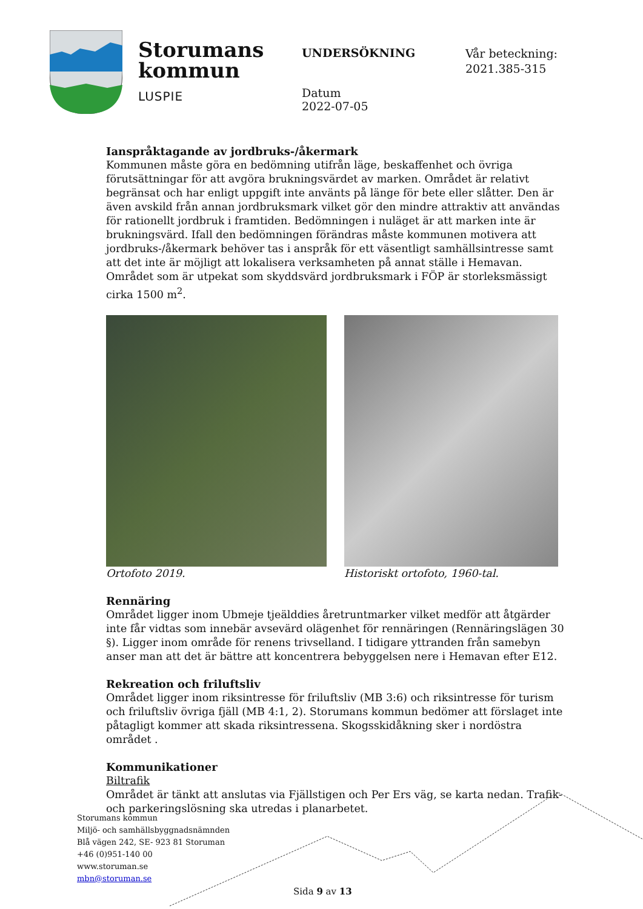Storumans
kommun
LUSPIE
UNDERSÖKNING
Datum
2022-07-05
Vår beteckning:
2021.385-315
Ianspråktagande av jordbruks-/åkermark
Kommunen måste göra en bedömning utifrån läge, beskaffenhet och övriga förutsättningar för att avgöra brukningsvärdet av marken. Området är relativt begränsat och har enligt uppgift inte använts på länge för bete eller slåtter. Den är även avskild från annan jordbruksmark vilket gör den mindre attraktiv att användas för rationellt jordbruk i framtiden. Bedömningen i nuläget är att marken inte är brukningsvärd. Ifall den bedömningen förändras måste kommunen motivera att jordbruks-/åkermark behöver tas i anspråk för ett väsentligt samhällsintresse samt att det inte är möjligt att lokalisera verksamheten på annat ställe i Hemavan. Området som är utpekat som skyddsvärd jordbruksmark i FÖP är storleksmässigt cirka 1500 m<sup>2</sup>.
Ortofoto 2019. Historiskt ortofoto, 1960-tal.
Rennäring
Området ligger inom Ubmeje tjeälddies åretruntmarker vilket medför att åtgärder inte får vidtas som innebär avsevärd olägenhet för rennäringen (Rennäringslägen 30 §). Ligger inom område för renens trivselland. I tidigare yttranden från samebyn anser man att det är bättre att koncentrera bebyggelsen nere i Hemavan efter E12.
Rekreation och friluftsliv
Området ligger inom riksintresse för friluftsliv (MB 3:6) och riksintresse för turism och friluftsliv övriga fjäll (MB 4:1, 2). Storumans kommun bedömer att förslaget inte påtagligt kommer att skada riksintressena. Skogsskidåkning sker i nordöstra området .
Kommunikationer
Biltrafik
Området är tänkt att anslutas via Fjällstigen och Per Ers väg, se karta nedan. Trafik- och parkeringslösning ska utredas i planarbetet.
Storumans kommun
Miljö- och samhällsbyggnadsnämnden
Blå vägen 242, SE- 923 81 Storuman
+46 (0)951-140 00
www.storuman.se
mbn@storuman.se
Sida 9 av 13